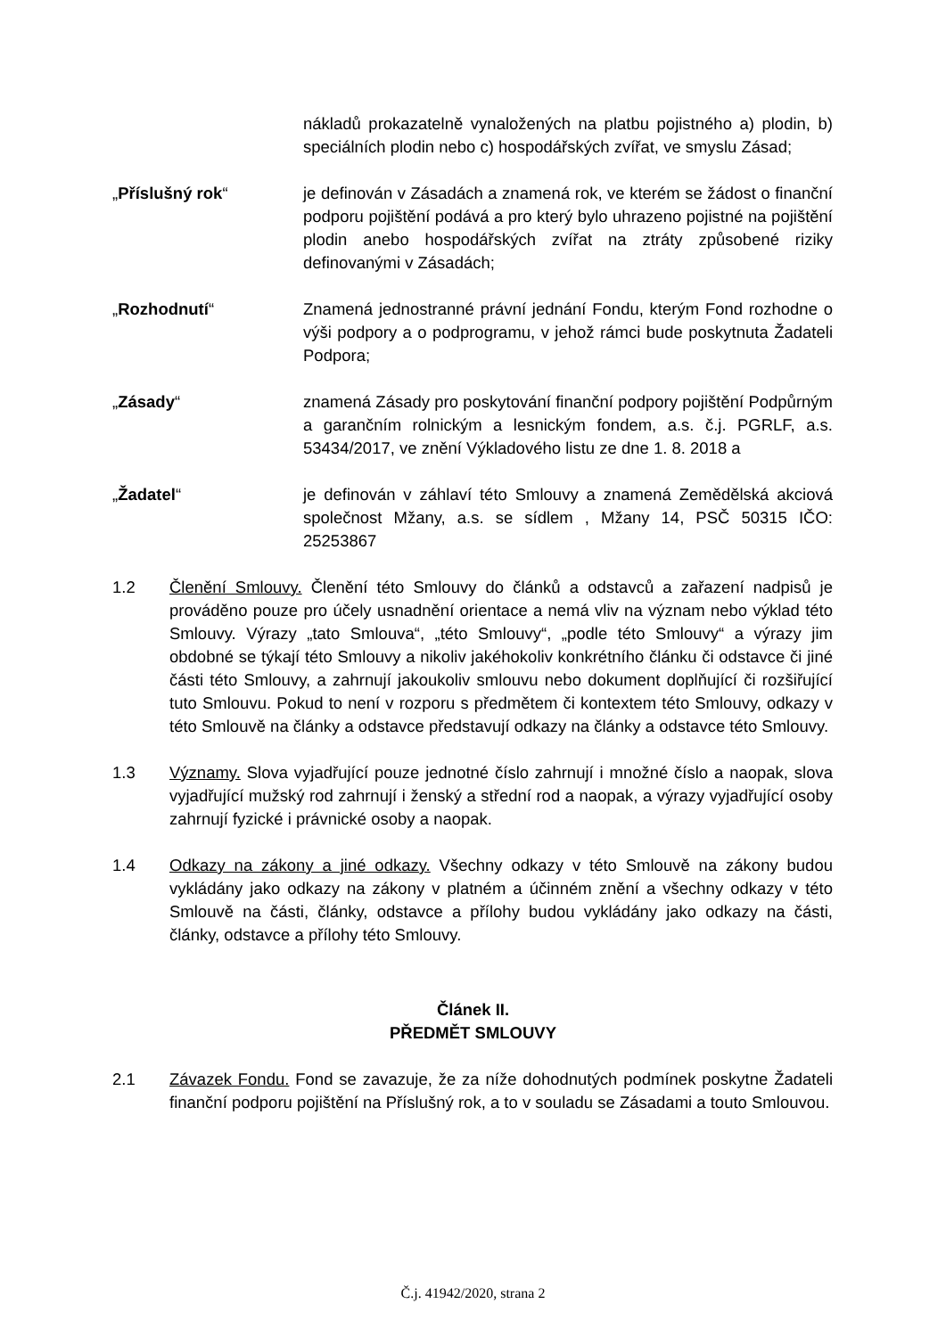nákladů prokazatelně vynaložených na platbu pojistného a) plodin, b) speciálních plodin nebo c) hospodářských zvířat, ve smyslu Zásad;
„Příslušný rok“ je definován v Zásadách a znamená rok, ve kterém se žádost o finanční podporu pojištění podává a pro který bylo uhrazeno pojistné na pojištění plodin anebo hospodářských zvířat na ztráty způsobené riziky definovanými v Zásadách;
„Rozhodnutí“ Znamená jednostranné právní jednání Fondu, kterým Fond rozhodne o výši podpory a o podprogramu, v jehož rámci bude poskytnuta Žadateli Podpora;
„Zásady“ znamená Zásady pro poskytování finanční podpory pojištění Podpůrným a garančním rolnickým a lesnickým fondem, a.s. č.j. PGRLF, a.s. 53434/2017, ve znění Výkladového listu ze dne 1. 8. 2018 a
„Žadatel“ je definován v záhlaví této Smlouvy a znamená Zemědělská akciová společnost Mžany, a.s. se sídlem , Mžany 14, PSČ 50315 IČO: 25253867
1.2 Členění Smlouvy. Členění této Smlouvy do článků a odstavců a zařazení nadpisů je prováděno pouze pro účely usnadnění orientace a nemá vliv na význam nebo výklad této Smlouvy. Výrazy „tato Smlouva“, „této Smlouvy“, „podle této Smlouvy“ a výrazy jim obdobné se týkají této Smlouvy a nikoliv jakéhokoliv konkrétního článku či odstavce či jiné části této Smlouvy, a zahrnují jakoukoliv smlouvu nebo dokument doplňující či rozšiřující tuto Smlouvu. Pokud to není v rozporu s předmětem či kontextem této Smlouvy, odkazy v této Smlouvě na články a odstavce představují odkazy na články a odstavce této Smlouvy.
1.3 Významy. Slova vyjadřující pouze jednotné číslo zahrnují i množné číslo a naopak, slova vyjadřující mužský rod zahrnují i ženský a střední rod a naopak, a výrazy vyjadřující osoby zahrnují fyzické i právnické osoby a naopak.
1.4 Odkazy na zákony a jiné odkazy. Všechny odkazy v této Smlouvě na zákony budou vykládány jako odkazy na zákony v platném a účinném znění a všechny odkazy v této Smlouvě na části, články, odstavce a přílohy budou vykládány jako odkazy na části, články, odstavce a přílohy této Smlouvy.
Článek II.
PŘEDMĚT SMLOUVY
2.1 Závazek Fondu. Fond se zavazuje, že za níže dohodnutých podmínek poskytne Žadateli finanční podporu pojištění na Příslušný rok, a to v souladu se Zásadami a touto Smlouvou.
Č.j. 41942/2020, strana 2